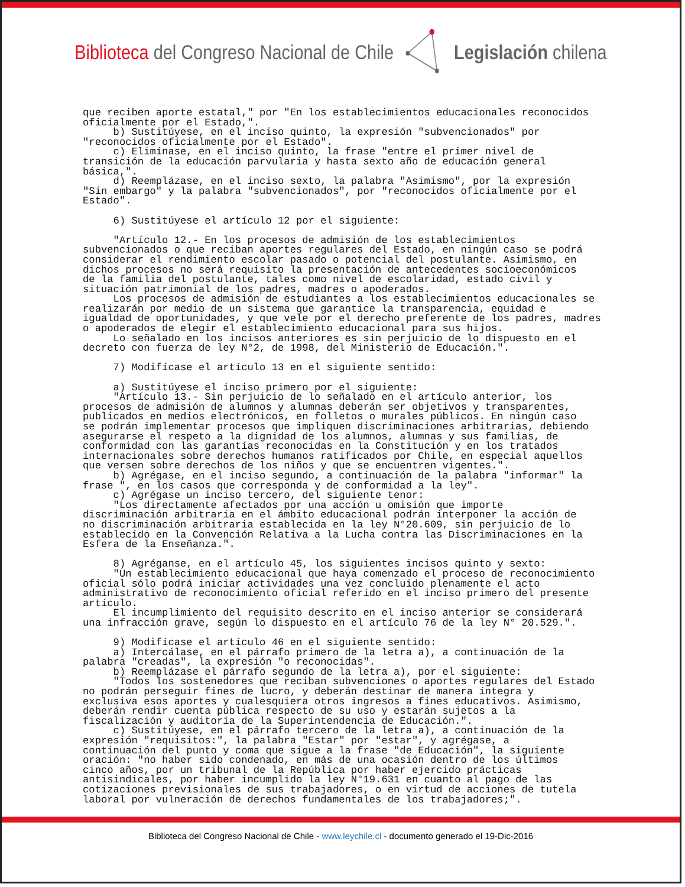Biblioteca del Congreso Nacional de Chile
Legislación chilena
que reciben aporte estatal," por "En los establecimientos educacionales reconocidos oficialmente por el Estado,". b) Sustitúyese, en el inciso quinto, la expresión "subvencionados" por "reconocidos oficialmente por el Estado". c) Elimínase, en el inciso quinto, la frase "entre el primer nivel de transición de la educación parvularia y hasta sexto año de educación general básica,". d) Reemplázase, en el inciso sexto, la palabra "Asimismo", por la expresión "Sin embargo" y la palabra "subvencionados", por "reconocidos oficialmente por el Estado". 6) Sustitúyese el artículo 12 por el siguiente: "Artículo 12.- En los procesos de admisión de los establecimientos subvencionados o que reciban aportes regulares del Estado, en ningún caso se podrá considerar el rendimiento escolar pasado o potencial del postulante. Asimismo, en dichos procesos no será requisito la presentación de antecedentes socioeconómicos de la familia del postulante, tales como nivel de escolaridad, estado civil y situación patrimonial de los padres, madres o apoderados. Los procesos de admisión de estudiantes a los establecimientos educacionales se realizarán por medio de un sistema que garantice la transparencia, equidad e igualdad de oportunidades, y que vele por el derecho preferente de los padres, madres o apoderados de elegir el establecimiento educacional para sus hijos. Lo señalado en los incisos anteriores es sin perjuicio de lo dispuesto en el decreto con fuerza de ley N°2, de 1998, del Ministerio de Educación.". 7) Modifícase el artículo 13 en el siguiente sentido: a) Sustitúyese el inciso primero por el siguiente: "Artículo 13.- Sin perjuicio de lo señalado en el artículo anterior, los procesos de admisión de alumnos y alumnas deberán ser objetivos y transparentes, publicados en medios electrónicos, en folletos o murales públicos. En ningún caso se podrán implementar procesos que impliquen discriminaciones arbitrarias, debiendo asegurarse el respeto a la dignidad de los alumnos, alumnas y sus familias, de conformidad con las garantías reconocidas en la Constitución y en los tratados internacionales sobre derechos humanos ratificados por Chile, en especial aquellos que versen sobre derechos de los niños y que se encuentren vigentes.". b) Agrégase, en el inciso segundo, a continuación de la palabra "informar" la frase ", en los casos que corresponda y de conformidad a la ley". c) Agrégase un inciso tercero, del siguiente tenor: "Los directamente afectados por una acción u omisión que importe discriminación arbitraria en el ámbito educacional podrán interponer la acción de no discriminación arbitraria establecida en la ley N°20.609, sin perjuicio de lo establecido en la Convención Relativa a la Lucha contra las Discriminaciones en la Esfera de la Enseñanza.". 8) Agréganse, en el artículo 45, los siguientes incisos quinto y sexto: "Un establecimiento educacional que haya comenzado el proceso de reconocimiento oficial sólo podrá iniciar actividades una vez concluido plenamente el acto administrativo de reconocimiento oficial referido en el inciso primero del presente artículo. El incumplimiento del requisito descrito en el inciso anterior se considerará una infracción grave, según lo dispuesto en el artículo 76 de la ley N° 20.529.". 9) Modifícase el artículo 46 en el siguiente sentido: a) Intercálase, en el párrafo primero de la letra a), a continuación de la palabra "creadas", la expresión "o reconocidas". b) Reemplázase el párrafo segundo de la letra a), por el siguiente: "Todos los sostenedores que reciban subvenciones o aportes regulares del Estado no podrán perseguir fines de lucro, y deberán destinar de manera íntegra y exclusiva esos aportes y cualesquiera otros ingresos a fines educativos. Asimismo, deberán rendir cuenta pública respecto de su uso y estarán sujetos a la fiscalización y auditoría de la Superintendencia de Educación.". c) Sustitúyese, en el párrafo tercero de la letra a), a continuación de la expresión "requisitos:", la palabra "Estar" por "estar", y agrégase, a continuación del punto y coma que sigue a la frase "de Educación", la siguiente oración: "no haber sido condenado, en más de una ocasión dentro de los últimos cinco años, por un tribunal de la República por haber ejercido prácticas antisindicales, por haber incumplido la ley N°19.631 en cuanto al pago de las cotizaciones previsionales de sus trabajadores, o en virtud de acciones de tutela laboral por vulneración de derechos fundamentales de los trabajadores;".
Biblioteca del Congreso Nacional de Chile - www.leychile.cl - documento generado el 19-Dic-2016